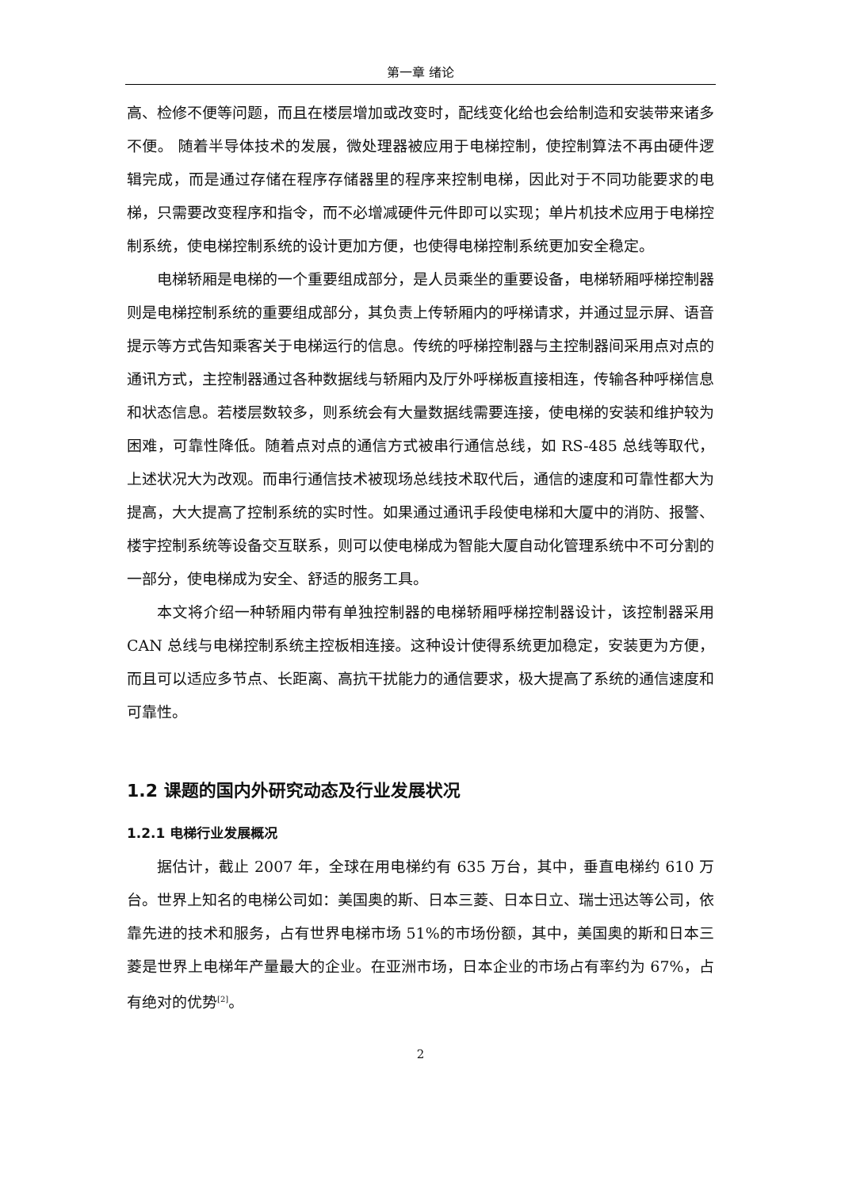第一章 绪论
高、检修不便等问题，而且在楼层增加或改变时，配线变化给也会给制造和安装带来诸多不便。 随着半导体技术的发展，微处理器被应用于电梯控制，使控制算法不再由硬件逻辑完成，而是通过存储在程序存储器里的程序来控制电梯，因此对于不同功能要求的电梯，只需要改变程序和指令，而不必增减硬件元件即可以实现；单片机技术应用于电梯控制系统，使电梯控制系统的设计更加方便，也使得电梯控制系统更加安全稳定。
电梯轿厢是电梯的一个重要组成部分，是人员乘坐的重要设备，电梯轿厢呼梯控制器则是电梯控制系统的重要组成部分，其负责上传轿厢内的呼梯请求，并通过显示屏、语音提示等方式告知乘客关于电梯运行的信息。传统的呼梯控制器与主控制器间采用点对点的通讯方式，主控制器通过各种数据线与轿厢内及厅外呼梯板直接相连，传输各种呼梯信息和状态信息。若楼层数较多，则系统会有大量数据线需要连接，使电梯的安装和维护较为困难，可靠性降低。随着点对点的通信方式被串行通信总线，如 RS-485 总线等取代，上述状况大为改观。而串行通信技术被现场总线技术取代后，通信的速度和可靠性都大为提高，大大提高了控制系统的实时性。如果通过通讯手段使电梯和大厦中的消防、报警、楼宇控制系统等设备交互联系，则可以使电梯成为智能大厦自动化管理系统中不可分割的一部分，使电梯成为安全、舒适的服务工具。
本文将介绍一种轿厢内带有单独控制器的电梯轿厢呼梯控制器设计，该控制器采用 CAN 总线与电梯控制系统主控板相连接。这种设计使得系统更加稳定，安装更为方便，而且可以适应多节点、长距离、高抗干扰能力的通信要求，极大提高了系统的通信速度和可靠性。
1.2 课题的国内外研究动态及行业发展状况
1.2.1 电梯行业发展概况
据估计，截止 2007 年，全球在用电梯约有 635 万台，其中，垂直电梯约 610 万台。世界上知名的电梯公司如：美国奥的斯、日本三菱、日本日立、瑞士迅达等公司，依靠先进的技术和服务，占有世界电梯市场 51%的市场份额，其中，美国奥的斯和日本三菱是世界上电梯年产量最大的企业。在亚洲市场，日本企业的市场占有率约为 67%，占有绝对的优势<sup>[2]</sup>。
2